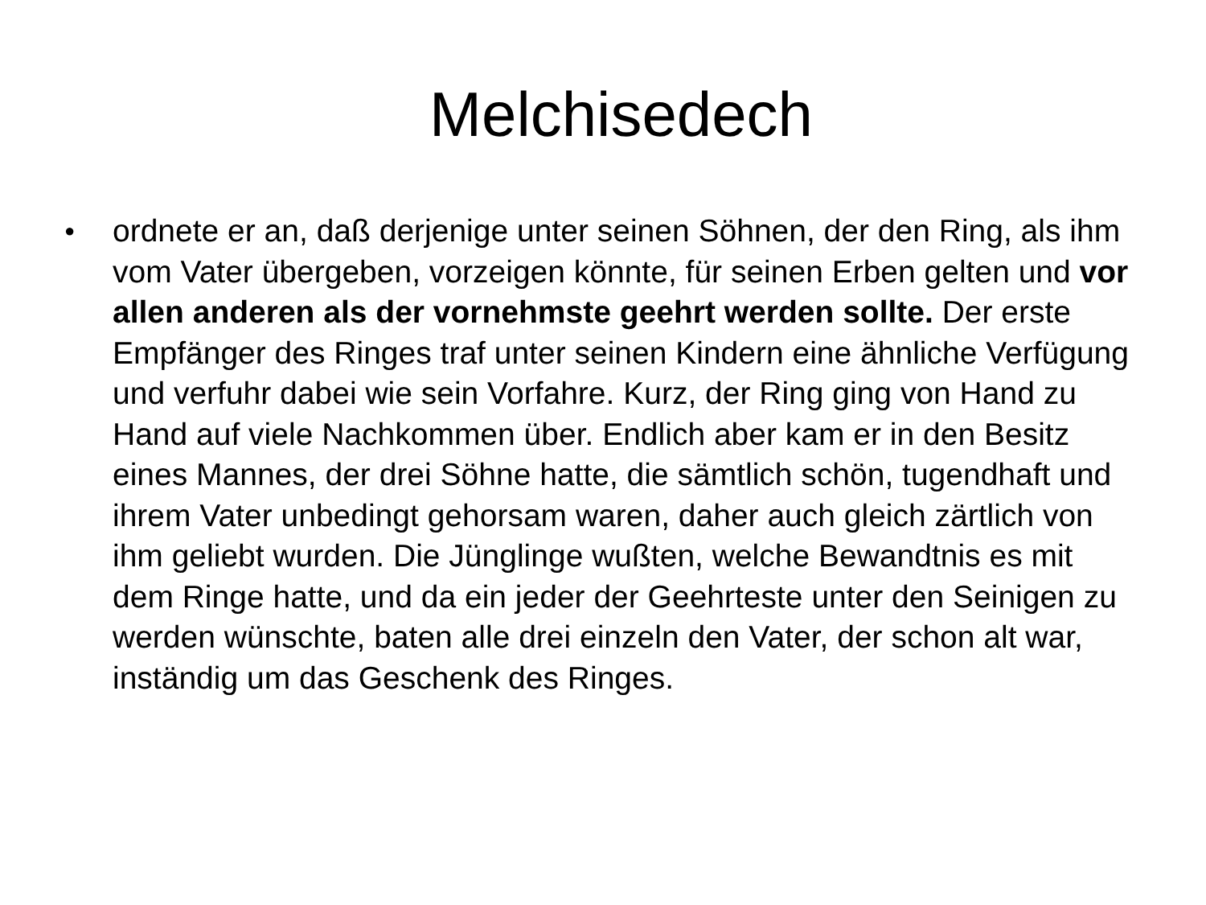Melchisedech
● ordnete er an, daß derjenige unter seinen Söhnen, der den Ring, als ihm vom Vater übergeben, vorzeigen könnte, für seinen Erben gelten und vor allen anderen als der vornehmste geehrt werden sollte. Der erste Empfänger des Ringes traf unter seinen Kindern eine ähnliche Verfügung und verfuhr dabei wie sein Vorfahre. Kurz, der Ring ging von Hand zu Hand auf viele Nachkommen über. Endlich aber kam er in den Besitz eines Mannes, der drei Söhne hatte, die sämtlich schön, tugendhaft und ihrem Vater unbedingt gehorsam waren, daher auch gleich zärtlich von ihm geliebt wurden. Die Jünglinge wußten, welche Bewandtnis es mit dem Ringe hatte, und da ein jeder der Geehrteste unter den Seinigen zu werden wünschte, baten alle drei einzeln den Vater, der schon alt war, inständig um das Geschenk des Ringes.